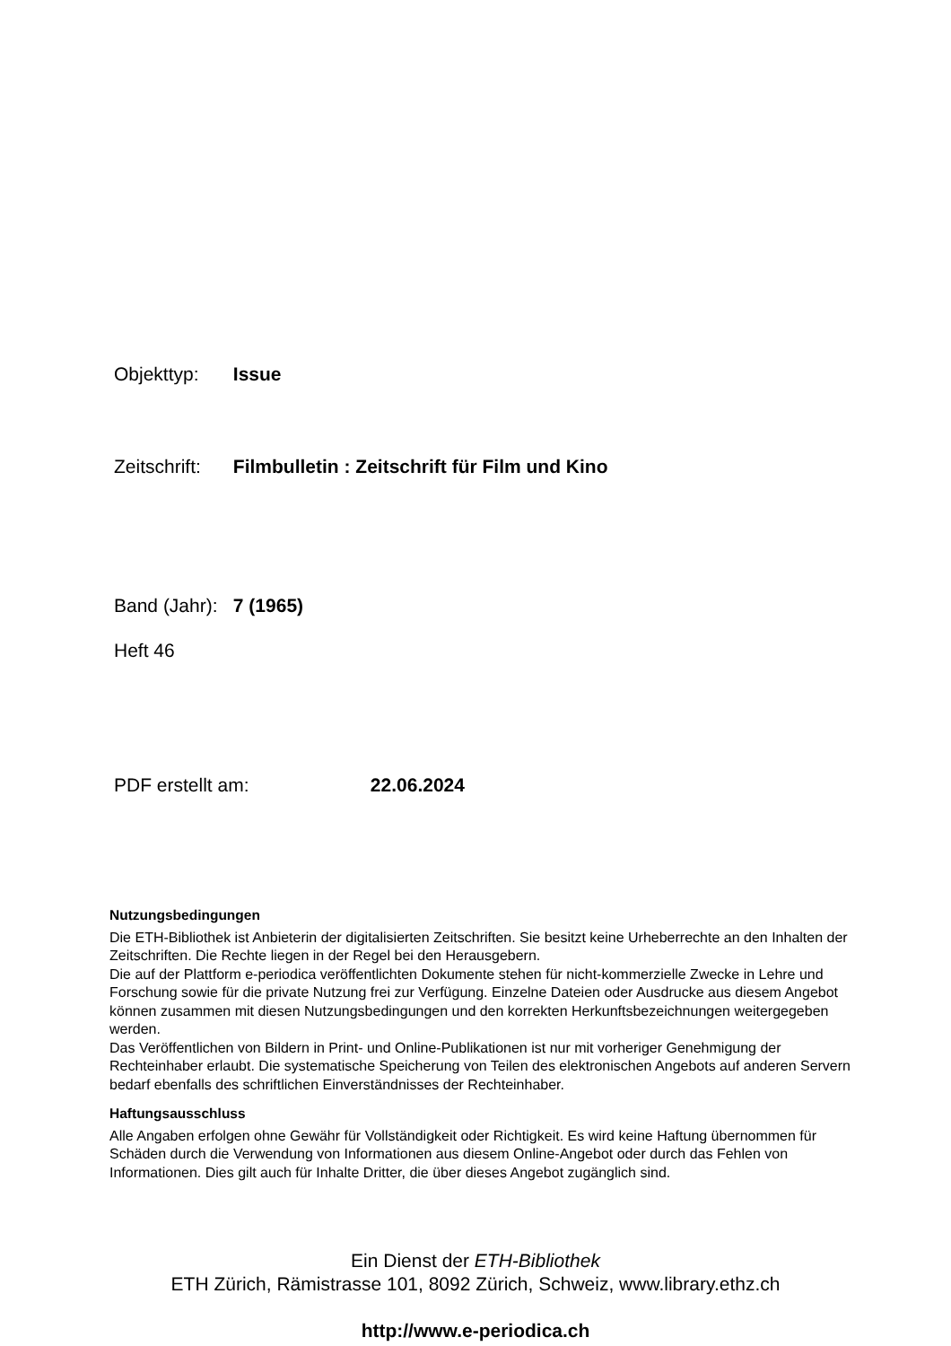Objekttyp: Issue
Zeitschrift: Filmbulletin : Zeitschrift für Film und Kino
Band (Jahr): 7 (1965)
Heft 46
PDF erstellt am: 22.06.2024
Nutzungsbedingungen
Die ETH-Bibliothek ist Anbieterin der digitalisierten Zeitschriften. Sie besitzt keine Urheberrechte an den Inhalten der Zeitschriften. Die Rechte liegen in der Regel bei den Herausgebern.
Die auf der Plattform e-periodica veröffentlichten Dokumente stehen für nicht-kommerzielle Zwecke in Lehre und Forschung sowie für die private Nutzung frei zur Verfügung. Einzelne Dateien oder Ausdrucke aus diesem Angebot können zusammen mit diesen Nutzungsbedingungen und den korrekten Herkunftsbezeichnungen weitergegeben werden.
Das Veröffentlichen von Bildern in Print- und Online-Publikationen ist nur mit vorheriger Genehmigung der Rechteinhaber erlaubt. Die systematische Speicherung von Teilen des elektronischen Angebots auf anderen Servern bedarf ebenfalls des schriftlichen Einverständnisses der Rechteinhaber.
Haftungsausschluss
Alle Angaben erfolgen ohne Gewähr für Vollständigkeit oder Richtigkeit. Es wird keine Haftung übernommen für Schäden durch die Verwendung von Informationen aus diesem Online-Angebot oder durch das Fehlen von Informationen. Dies gilt auch für Inhalte Dritter, die über dieses Angebot zugänglich sind.
Ein Dienst der ETH-Bibliothek
ETH Zürich, Rämistrasse 101, 8092 Zürich, Schweiz, www.library.ethz.ch
http://www.e-periodica.ch